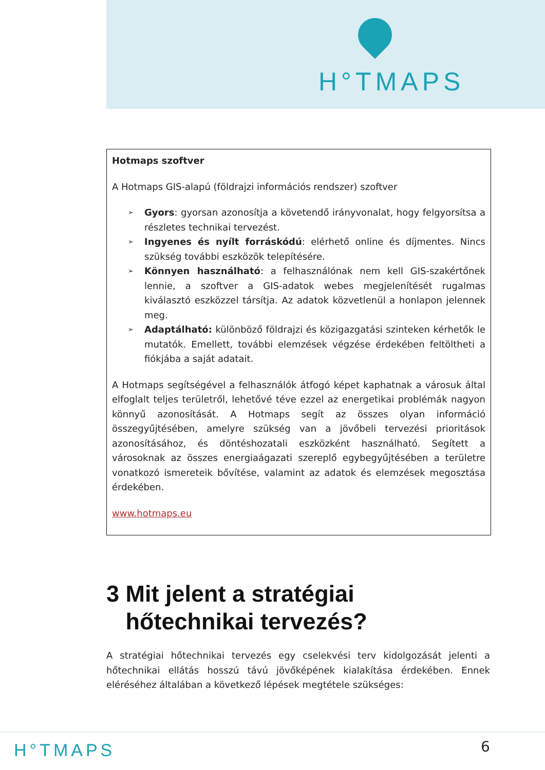H°TMAPS
Hotmaps szoftver
A Hotmaps GIS-alapú (földrajzi információs rendszer) szoftver
➢ Gyors: gyorsan azonosítja a követendő irányvonalat, hogy felgyorsítsa a részletes technikai tervezést.
➢ Ingyenes és nyílt forráskódú: elérhető online és díjmentes. Nincs szükség további eszközök telepítésére.
➢ Könnyen használható: a felhasználónak nem kell GIS-szakértőnek lennie, a szoftver a GIS-adatok webes megjelenítését rugalmas kiválasztó eszközzel társítja. Az adatok közvetlenül a honlapon jelennek meg.
➢ Adaptálható: különböző földrajzi és közigazgatási szinteken kérhetők le mutatók. Emellett, további elemzések végzése érdekében feltöltheti a fiókjába a saját adatait.
A Hotmaps segítségével a felhasználók átfogó képet kaphatnak a városuk által elfoglalt teljes területről, lehetővé téve ezzel az energetikai problémák nagyon könnyű azonosítását. A Hotmaps segít az összes olyan információ összegyűjtésében, amelyre szükség van a jövőbeli tervezési prioritások azonosításához, és döntéshozatali eszközként használható. Segített a városoknak az összes energiaágazati szereplő egybegyűjtésében a területre vonatkozó ismereteik bővítése, valamint az adatok és elemzések megosztása érdekében.
www.hotmaps.eu
3 Mit jelent a stratégiai
hőtechnikai tervezés?
A stratégiai hőtechnikai tervezés egy cselekvési terv kidolgozását jelenti a hőtechnikai ellátás hosszú távú jövőképének kialakítása érdekében. Ennek eléréséhez általában a következő lépések megtétele szükséges:
H°TMAPS 6